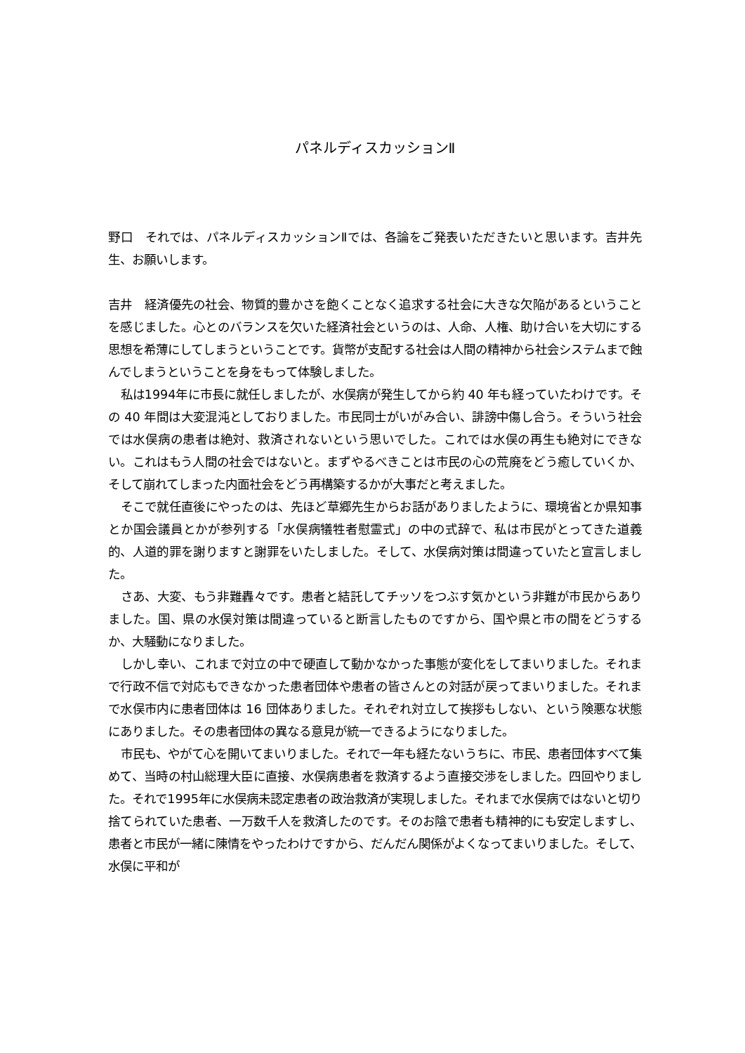パネルディスカッションⅡ
野口　それでは、パネルディスカッションⅡでは、各論をご発表いただきたいと思います。吉井先生、お願いします。
吉井　経済優先の社会、物質的豊かさを飽くことなく追求する社会に大きな欠陥があるということを感じました。心とのバランスを欠いた経済社会というのは、人命、人権、助け合いを大切にする思想を希薄にしてしまうということです。貨幣が支配する社会は人間の精神から社会システムまで蝕んでしまうということを身をもって体験しました。
私は1994年に市長に就任しましたが、水俣病が発生してから約 40 年も経っていたわけです。その 40 年間は大変混沌としておりました。市民同士がいがみ合い、誹謗中傷し合う。そういう社会では水俣病の患者は絶対、救済されないという思いでした。これでは水俣の再生も絶対にできない。これはもう人間の社会ではないと。まずやるべきことは市民の心の荒廃をどう癒していくか、そして崩れてしまった内面社会をどう再構築するかが大事だと考えました。
そこで就任直後にやったのは、先ほど草郷先生からお話がありましたように、環境省とか県知事とか国会議員とかが参列する「水俣病犠牲者慰霊式」の中の式辞で、私は市民がとってきた道義的、人道的罪を謝りますと謝罪をいたしました。そして、水俣病対策は間違っていたと宣言しました。
さあ、大変、もう非難轟々です。患者と結託してチッソをつぶす気かという非難が市民からありました。国、県の水俣対策は間違っていると断言したものですから、国や県と市の間をどうするか、大騒動になりました。
しかし幸い、これまで対立の中で硬直して動かなかった事態が変化をしてまいりました。それまで行政不信で対応もできなかった患者団体や患者の皆さんとの対話が戻ってまいりました。それまで水俣市内に患者団体は 16 団体ありました。それぞれ対立して挨拶もしない、という険悪な状態にありました。その患者団体の異なる意見が統一できるようになりました。
市民も、やがて心を開いてまいりました。それで一年も経たないうちに、市民、患者団体すべて集めて、当時の村山総理大臣に直接、水俣病患者を救済するよう直接交渉をしました。四回やりました。それで1995年に水俣病未認定患者の政治救済が実現しました。それまで水俣病ではないと切り捨てられていた患者、一万数千人を救済したのです。そのお陰で患者も精神的にも安定しますし、患者と市民が一緒に陳情をやったわけですから、だんだん関係がよくなってまいりました。そして、水俣に平和が